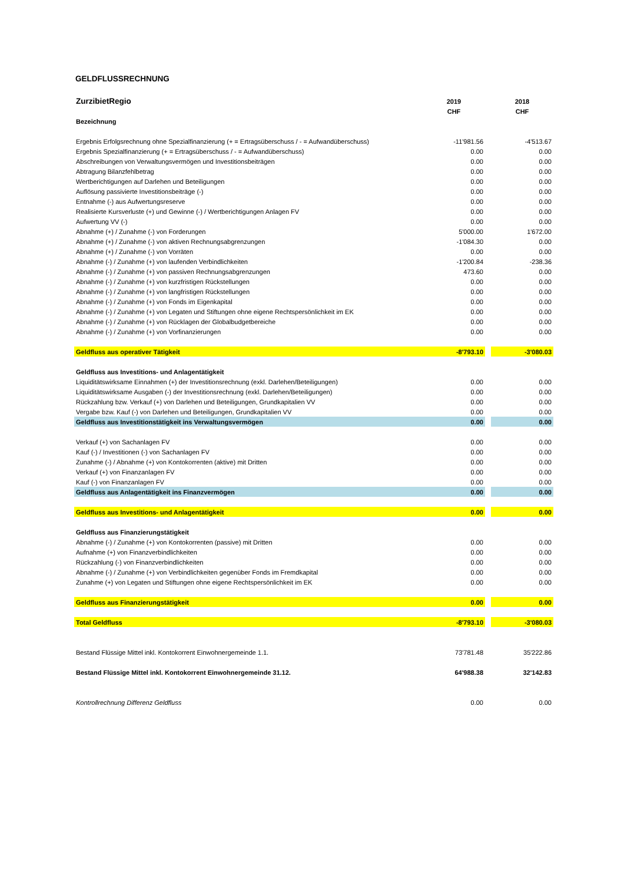GELDFLUSSRECHNUNG
| ZurzibietRegio | 2019 | | 2018 |
| | CHF | | CHF |
| Bezeichnung | | | |
| Ergebnis Erfolgsrechnung ohne Spezialfinanzierung (+ = Ertragsüberschuss / - = Aufwandüberschuss) | -11'981.56 | | -4'513.67 |
| Ergebnis Spezialfinanzierung (+ = Ertragsüberschuss / - = Aufwandüberschuss) | 0.00 | | 0.00 |
| Abschreibungen von Verwaltungsvermögen und Investitionsbeiträgen | 0.00 | | 0.00 |
| Abtragung Bilanzfehlbetrag | 0.00 | | 0.00 |
| Wertberichtigungen auf Darlehen und Beteiligungen | 0.00 | | 0.00 |
| Auflösung passivierte Investitionsbeiträge (-) | 0.00 | | 0.00 |
| Entnahme (-) aus Aufwertungsreserve | 0.00 | | 0.00 |
| Realisierte Kursverluste (+) und Gewinne (-) / Wertberichtigungen Anlagen FV | 0.00 | | 0.00 |
| Aufwertung VV (-) | 0.00 | | 0.00 |
| Abnahme (+) / Zunahme (-) von Forderungen | 5'000.00 | | 1'672.00 |
| Abnahme (+) / Zunahme (-) von aktiven Rechnungsabgrenzungen | -1'084.30 | | 0.00 |
| Abnahme (+) / Zunahme (-) von Vorräten | 0.00 | | 0.00 |
| Abnahme (-) / Zunahme (+) von laufenden Verbindlichkeiten | -1'200.84 | | -238.36 |
| Abnahme (-) / Zunahme (+) von passiven Rechnungsabgrenzungen | 473.60 | | 0.00 |
| Abnahme (-) / Zunahme (+) von kurzfristigen Rückstellungen | 0.00 | | 0.00 |
| Abnahme (-) / Zunahme (+) von langfristigen Rückstellungen | 0.00 | | 0.00 |
| Abnahme (-) / Zunahme (+) von Fonds im Eigenkapital | 0.00 | | 0.00 |
| Abnahme (-) / Zunahme (+) von Legaten und Stiftungen ohne eigene Rechtspersönlichkeit im EK | 0.00 | | 0.00 |
| Abnahme (-) / Zunahme (+) von Rücklagen der Globalbudgetbereiche | 0.00 | | 0.00 |
| Abnahme (-) / Zunahme (+) von Vorfinanzierungen | 0.00 | | 0.00 |
| Geldfluss aus operativer Tätigkeit | -8'793.10 | | -3'080.03 |
| Geldfluss aus Investitions- und Anlagentätigkeit | | | |
| Liquiditätswirksame Einnahmen (+) der Investitionsrechnung (exkl. Darlehen/Beteiligungen) | 0.00 | | 0.00 |
| Liquiditätswirksame Ausgaben (-) der Investitionsrechnung (exkl. Darlehen/Beteiligungen) | 0.00 | | 0.00 |
| Rückzahlung bzw. Verkauf (+) von Darlehen und Beteiligungen, Grundkapitalien VV | 0.00 | | 0.00 |
| Vergabe bzw. Kauf (-) von Darlehen und Beteiligungen, Grundkapitalien VV | 0.00 | | 0.00 |
| Geldfluss aus Investitionstätigkeit ins Verwaltungsvermögen | 0.00 | | 0.00 |
| Verkauf (+) von Sachanlagen FV | 0.00 | | 0.00 |
| Kauf (-) / Investitionen (-) von Sachanlagen FV | 0.00 | | 0.00 |
| Zunahme (-) / Abnahme (+) von Kontokorrenten (aktive) mit Dritten | 0.00 | | 0.00 |
| Verkauf (+) von Finanzanlagen FV | 0.00 | | 0.00 |
| Kauf (-) von Finanzanlagen FV | 0.00 | | 0.00 |
| Geldfluss aus Anlagentätigkeit ins Finanzvermögen | 0.00 | | 0.00 |
| Geldfluss aus Investitions- und Anlagentätigkeit | 0.00 | | 0.00 |
| Geldfluss aus Finanzierungstätigkeit | | | |
| Abnahme (-) / Zunahme (+) von Kontokorrenten (passive) mit Dritten | 0.00 | | 0.00 |
| Aufnahme (+) von Finanzverbindlichkeiten | 0.00 | | 0.00 |
| Rückzahlung (-) von Finanzverbindlichkeiten | 0.00 | | 0.00 |
| Abnahme (-) / Zunahme (+) von Verbindlichkeiten gegenüber Fonds im Fremdkapital | 0.00 | | 0.00 |
| Zunahme (+) von Legaten und Stiftungen ohne eigene Rechtspersönlichkeit im EK | 0.00 | | 0.00 |
| Geldfluss aus Finanzierungstätigkeit | 0.00 | | 0.00 |
| Total Geldfluss | -8'793.10 | | -3'080.03 |
| Bestand Flüssige Mittel inkl. Kontokorrent Einwohnergemeinde 1.1. | 73'781.48 | | 35'222.86 |
| Bestand Flüssige Mittel inkl. Kontokorrent Einwohnergemeinde 31.12. | 64'988.38 | | 32'142.83 |
| Kontrollrechnung Differenz Geldfluss | 0.00 | | 0.00 |